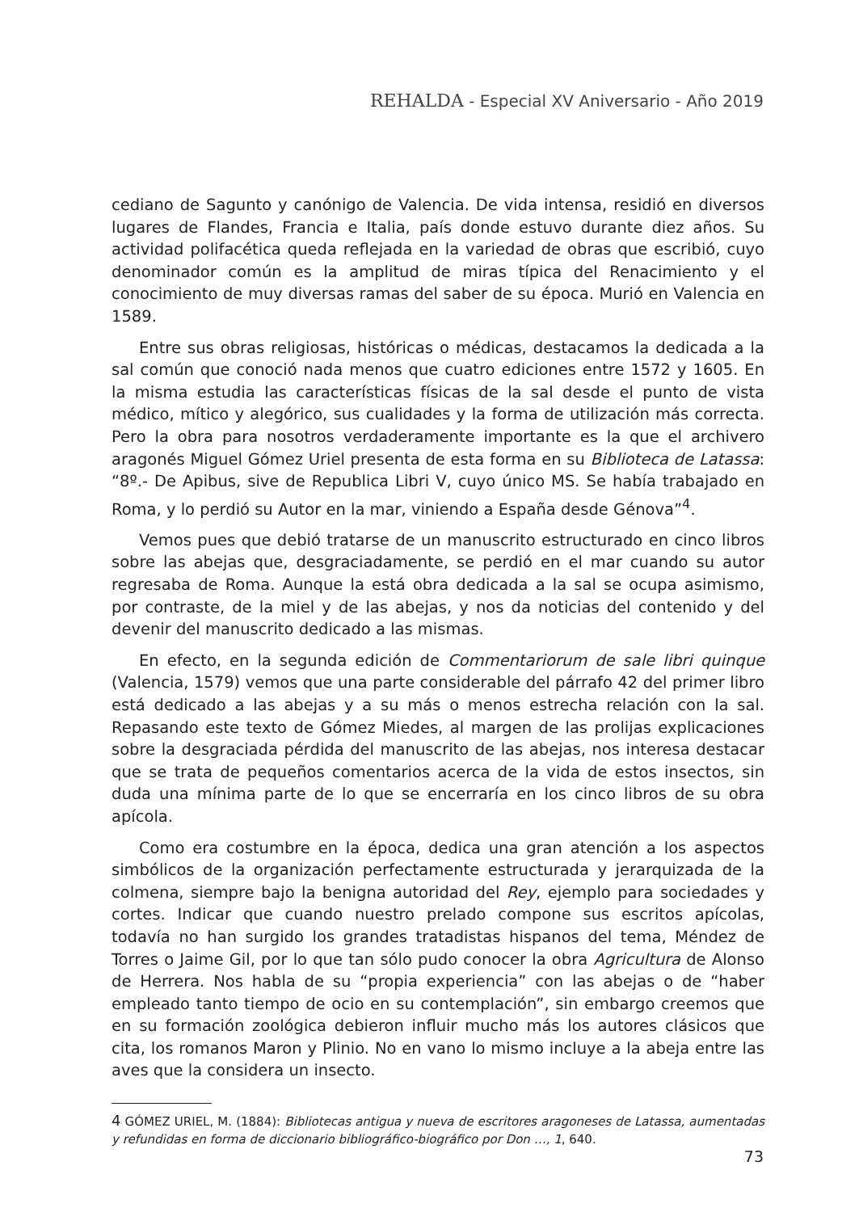REHALDA - Especial XV Aniversario - Año 2019
cediano de Sagunto y canónigo de Valencia. De vida intensa, residió en diversos lugares de Flandes, Francia e Italia, país donde estuvo durante diez años. Su actividad polifacética queda reflejada en la variedad de obras que escribió, cuyo denominador común es la amplitud de miras típica del Renacimiento y el conocimiento de muy diversas ramas del saber de su época. Murió en Valencia en 1589.
Entre sus obras religiosas, históricas o médicas, destacamos la dedicada a la sal común que conoció nada menos que cuatro ediciones entre 1572 y 1605. En la misma estudia las características físicas de la sal desde el punto de vista médico, mítico y alegórico, sus cualidades y la forma de utilización más correcta. Pero la obra para nosotros verdaderamente importante es la que el archivero aragonés Miguel Gómez Uriel presenta de esta forma en su Biblioteca de Latassa: “8º.- De Apibus, sive de Republica Libri V, cuyo único MS. Se había trabajado en Roma, y lo perdió su Autor en la mar, viniendo a España desde Génova”<sup>4</sup>.
Vemos pues que debió tratarse de un manuscrito estructurado en cinco libros sobre las abejas que, desgraciadamente, se perdió en el mar cuando su autor regresaba de Roma. Aunque la está obra dedicada a la sal se ocupa asimismo, por contraste, de la miel y de las abejas, y nos da noticias del contenido y del devenir del manuscrito dedicado a las mismas.
En efecto, en la segunda edición de Commentariorum de sale libri quinque (Valencia, 1579) vemos que una parte considerable del párrafo 42 del primer libro está dedicado a las abejas y a su más o menos estrecha relación con la sal. Repasando este texto de Gómez Miedes, al margen de las prolijas explicaciones sobre la desgraciada pérdida del manuscrito de las abejas, nos interesa destacar que se trata de pequeños comentarios acerca de la vida de estos insectos, sin duda una mínima parte de lo que se encerraría en los cinco libros de su obra apícola.
Como era costumbre en la época, dedica una gran atención a los aspectos simbólicos de la organización perfectamente estructurada y jerarquizada de la colmena, siempre bajo la benigna autoridad del Rey, ejemplo para sociedades y cortes. Indicar que cuando nuestro prelado compone sus escritos apícolas, todavía no han surgido los grandes tratadistas hispanos del tema, Méndez de Torres o Jaime Gil, por lo que tan sólo pudo conocer la obra Agricultura de Alonso de Herrera. Nos habla de su “propia experiencia” con las abejas o de “haber empleado tanto tiempo de ocio en su contemplación”, sin embargo creemos que en su formación zoológica debieron influir mucho más los autores clásicos que cita, los romanos Maron y Plinio. No en vano lo mismo incluye a la abeja entre las aves que la considera un insecto.
4 GÓMEZ URIEL, M. (1884): Bibliotecas antigua y nueva de escritores aragoneses de Latassa, aumentadas y refundidas en forma de diccionario bibliográfico-biográfico por Don …, 1, 640.
73